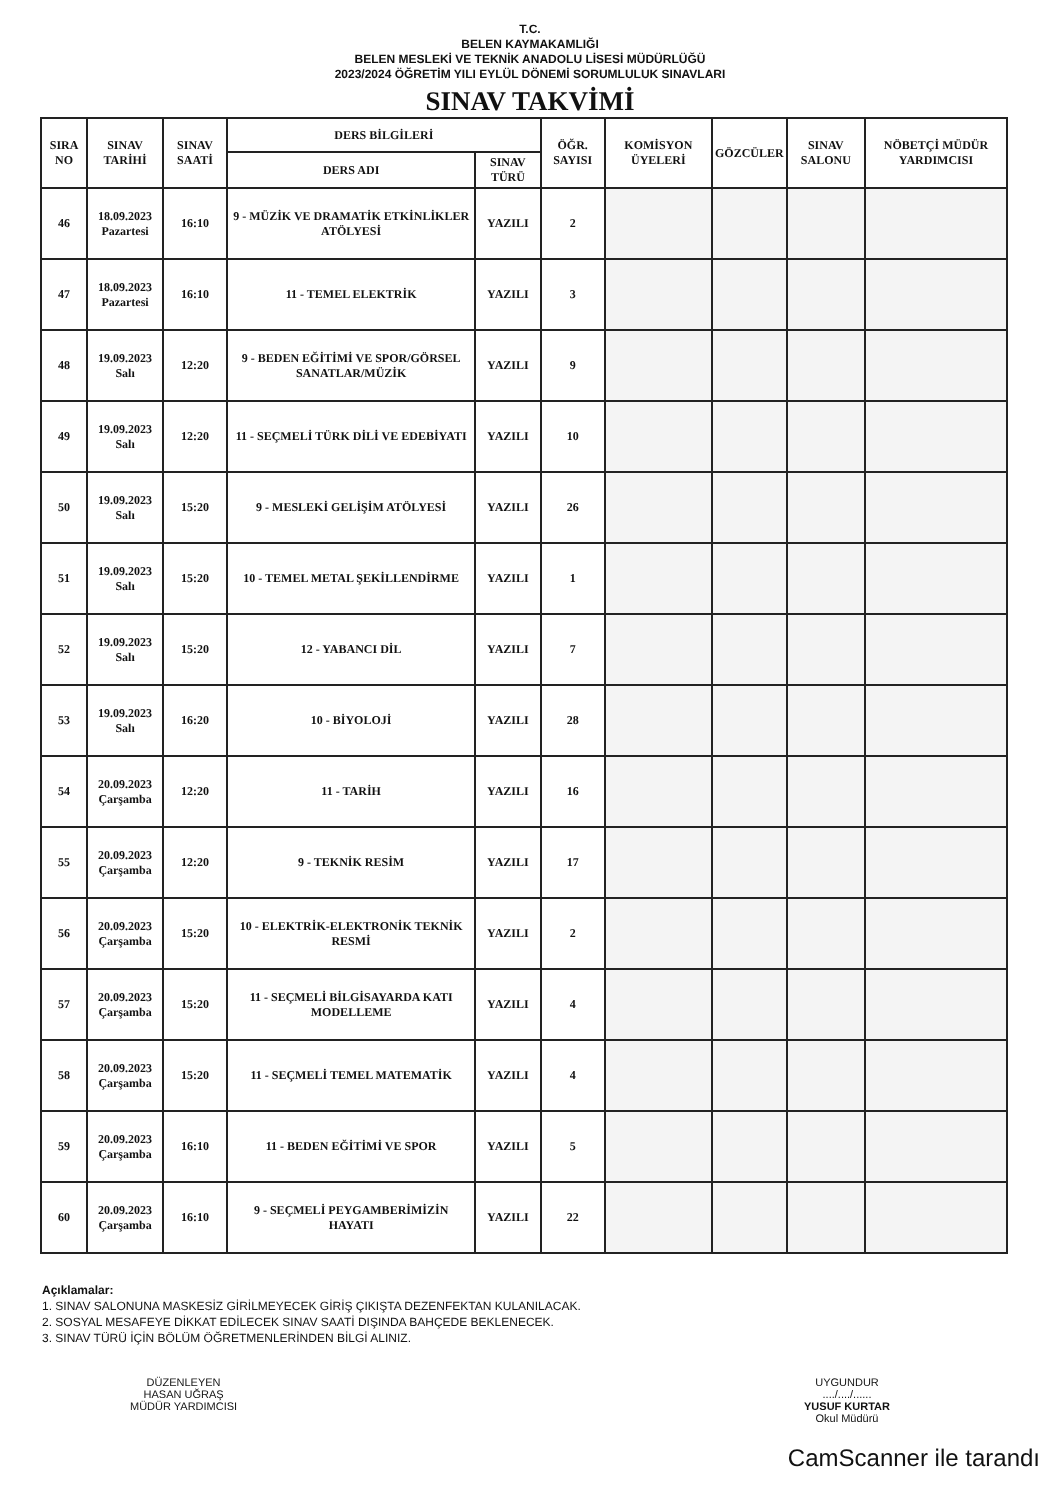T.C.
BELEN KAYMAKAMLIĞI
BELEN MESLEKİ VE TEKNİK ANADOLU LİSESİ MÜDÜRLÜĞÜ
2023/2024 ÖĞRETİM YILI EYLÜL DÖNEMİ SORUMLULUK SINAVLARI
SINAV TAKVİMİ
| SIRA NO | SINAV TARİHİ | SINAV SAATİ | DERS BİLGİLERİ | | ÖĞR. SAYISI | KOMİSYON ÜYELERİ | GÖZCÜLER | SINAV SALONU | NÖBETÇİ MÜDÜR YARDIMCISI |
| --- | --- | --- | --- | --- | --- | --- | --- | --- | --- |
| | | | DERS ADI | SINAV TÜRÜ | | | | | |
| 46 | 18.09.2023 Pazartesi | 16:10 | 9 - MÜZİK VE DRAMATİK ETKİNLİKLER ATÖLYESİ | YAZILI | 2 | | | | |
| 47 | 18.09.2023 Pazartesi | 16:10 | 11 - TEMEL ELEKTRİK | YAZILI | 3 | | | | |
| 48 | 19.09.2023 Salı | 12:20 | 9 - BEDEN EĞİTİMİ VE SPOR/GÖRSEL SANATLAR/MÜZİK | YAZILI | 9 | | | | |
| 49 | 19.09.2023 Salı | 12:20 | 11 - SEÇMELİ TÜRK DİLİ VE EDEBİYATI | YAZILI | 10 | | | | |
| 50 | 19.09.2023 Salı | 15:20 | 9 - MESLEKİ GELİŞİM ATÖLYESİ | YAZILI | 26 | | | | |
| 51 | 19.09.2023 Salı | 15:20 | 10 - TEMEL METAL ŞEKİLLENDİRME | YAZILI | 1 | | | | |
| 52 | 19.09.2023 Salı | 15:20 | 12 - YABANCI DİL | YAZILI | 7 | | | | |
| 53 | 19.09.2023 Salı | 16:20 | 10 - BİYOLOJİ | YAZILI | 28 | | | | |
| 54 | 20.09.2023 Çarşamba | 12:20 | 11 - TARİH | YAZILI | 16 | | | | |
| 55 | 20.09.2023 Çarşamba | 12:20 | 9 - TEKNİK RESİM | YAZILI | 17 | | | | |
| 56 | 20.09.2023 Çarşamba | 15:20 | 10 - ELEKTRİK-ELEKTRONİK TEKNİK RESMİ | YAZILI | 2 | | | | |
| 57 | 20.09.2023 Çarşamba | 15:20 | 11 - SEÇMELİ BİLGİSAYARDA KATI MODELLEME | YAZILI | 4 | | | | |
| 58 | 20.09.2023 Çarşamba | 15:20 | 11 - SEÇMELİ TEMEL MATEMATİK | YAZILI | 4 | | | | |
| 59 | 20.09.2023 Çarşamba | 16:10 | 11 - BEDEN EĞİTİMİ VE SPOR | YAZILI | 5 | | | | |
| 60 | 20.09.2023 Çarşamba | 16:10 | 9 - SEÇMELİ PEYGAMBERİMİZİN HAYATI | YAZILI | 22 | | | | |
Açıklamalar:
1. SINAV SALONUNA MASKESİZ GİRİLMEYECEK GİRİŞ ÇIKIŞTA DEZENFEKTAN KULANILACAK.
2. SOSYAL MESAFEYE DİKKAT EDİLECEK SINAV SAATİ DIŞINDA BAHÇEDE BEKLENECEK.
3. SINAV TÜRÜ İÇİN BÖLÜM ÖĞRETMENLERİNDEN BİLGİ ALINIZ.
DÜZENLEYEN
HASAN UĞRAŞ
MÜDÜR YARDIMCISI
UYGUNDUR
..../..../......
YUSUF KURTAR
Okul Müdürü
CamScanner ile tarandı